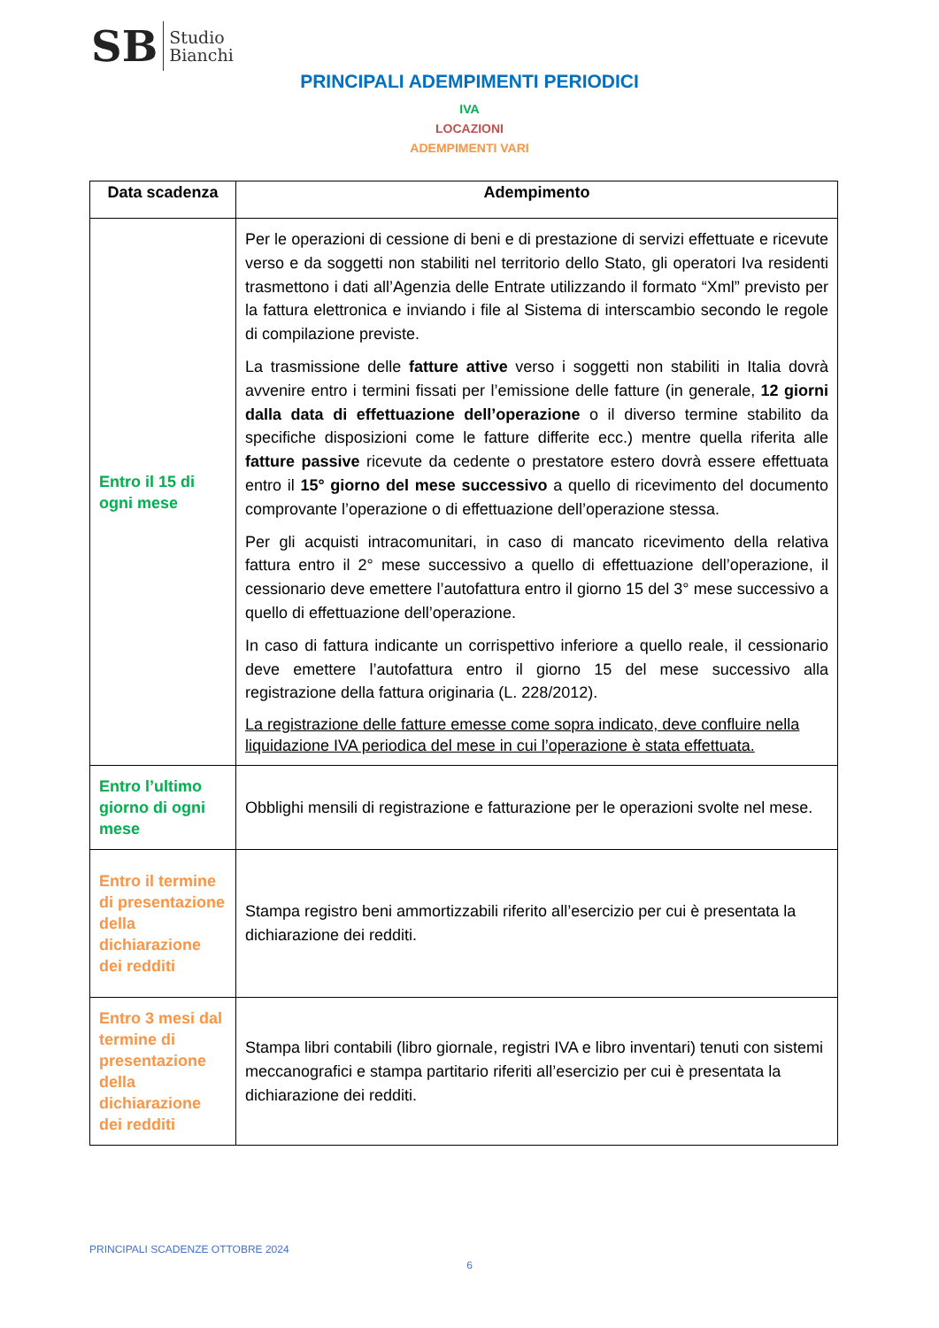SB Studio
Bianchi
PRINCIPALI ADEMPIMENTI PERIODICI
IVA
LOCAZIONI
ADEMPIMENTI VARI
| Data scadenza | Adempimento |
| --- | --- |
| Entro il 15 di ogni mese | Per le operazioni di cessione di beni e di prestazione di servizi effettuate e ricevute verso e da soggetti non stabiliti nel territorio dello Stato, gli operatori Iva residenti trasmettono i dati all’Agenzia delle Entrate utilizzando il formato “Xml” previsto per la fattura elettronica e inviando i file al Sistema di interscambio secondo le regole di compilazione previste. La trasmissione delle fatture attive verso i soggetti non stabiliti in Italia dovrà avvenire entro i termini fissati per l’emissione delle fatture (in generale, 12 giorni dalla data di effettuazione dell’operazione o il diverso termine stabilito da specifiche disposizioni come le fatture differite ecc.) mentre quella riferita alle fatture passive ricevute da cedente o prestatore estero dovrà essere effettuata entro il 15° giorno del mese successivo a quello di ricevimento del documento comprovante l’operazione o di effettuazione dell’operazione stessa. Per gli acquisti intracomunitari, in caso di mancato ricevimento della relativa fattura entro il 2° mese successivo a quello di effettuazione dell’operazione, il cessionario deve emettere l’autofattura entro il giorno 15 del 3° mese successivo a quello di effettuazione dell’operazione. In caso di fattura indicante un corrispettivo inferiore a quello reale, il cessionario deve emettere l’autofattura entro il giorno 15 del mese successivo alla registrazione della fattura originaria (L. 228/2012). La registrazione delle fatture emesse come sopra indicato, deve confluire nella liquidazione IVA periodica del mese in cui l’operazione è stata effettuata. |
| Entro l’ultimo giorno di ogni mese | Obblighi mensili di registrazione e fatturazione per le operazioni svolte nel mese. |
| Entro il termine di presentazione della dichiarazione dei redditi | Stampa registro beni ammortizzabili riferito all’esercizio per cui è presentata la dichiarazione dei redditi. |
| Entro 3 mesi dal termine di presentazione della dichiarazione dei redditi | Stampa libri contabili (libro giornale, registri IVA e libro inventari) tenuti con sistemi meccanografici e stampa partitario riferiti all’esercizio per cui è presentata la dichiarazione dei redditi. |
PRINCIPALI SCADENZE OTTOBRE 2024
6